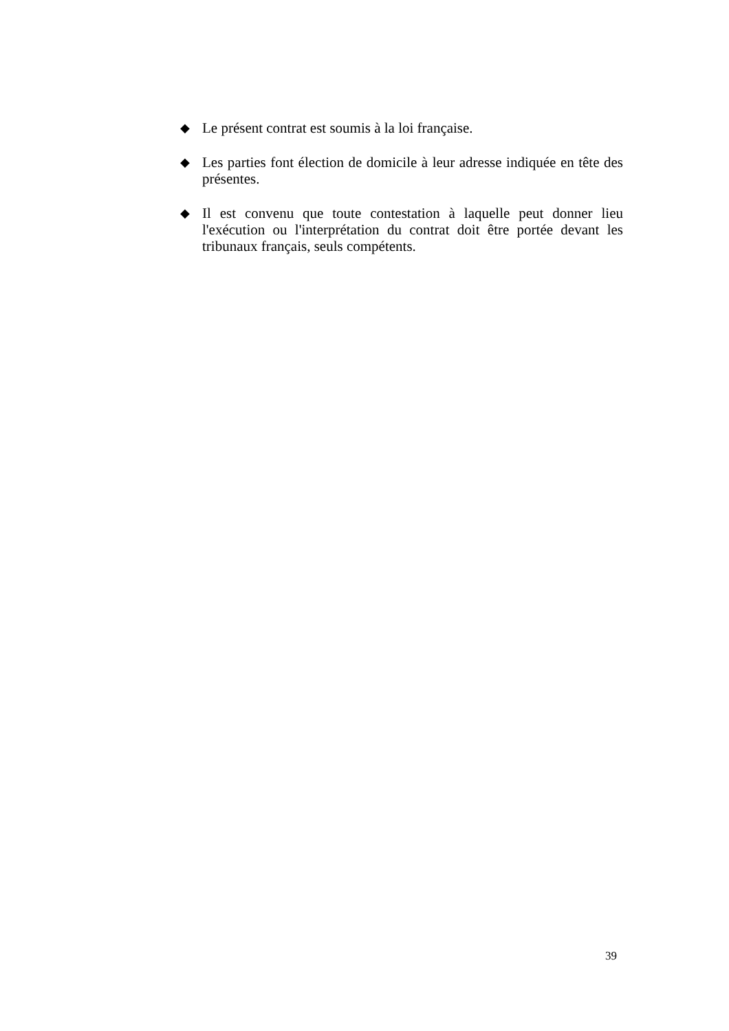◆ Le présent contrat est soumis à la loi française.
◆ Les parties font élection de domicile à leur adresse indiquée en tête des présentes.
◆ Il est convenu que toute contestation à laquelle peut donner lieu l'exécution ou l'interprétation du contrat doit être portée devant les tribunaux français, seuls compétents.
39